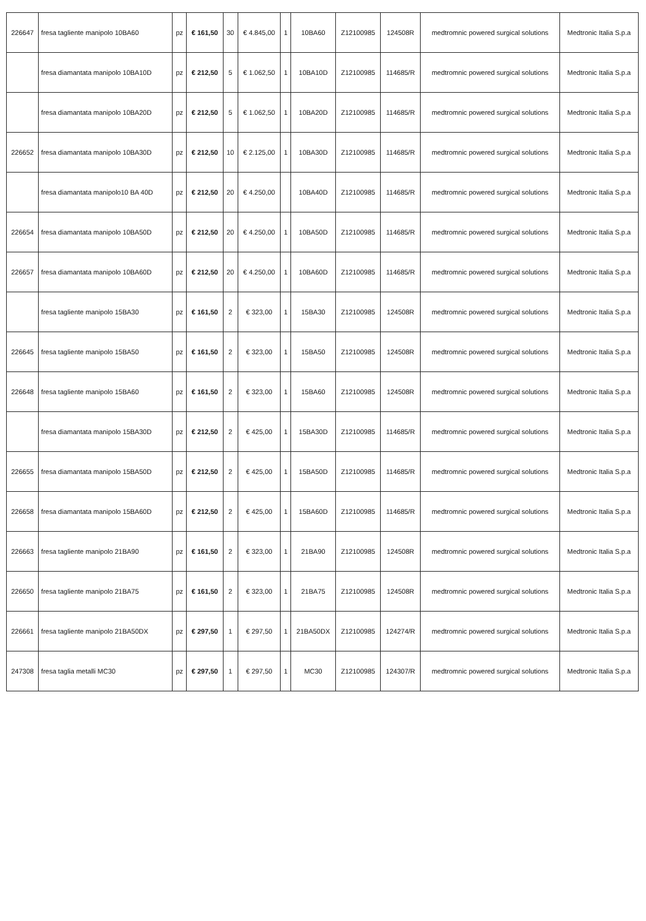| 226647 | fresa tagliente manipolo 10BA60 | pz | € 161,50 | 30 | € 4.845,00 | 1 | 10BA60 | Z12100985 | 124508R | medtromnic powered surgical solutions | Medtronic Italia S.p.a |
| | fresa diamantata manipolo 10BA10D | pz | € 212,50 | 5 | € 1.062,50 | 1 | 10BA10D | Z12100985 | 114685/R | medtromnic powered surgical solutions | Medtronic Italia S.p.a |
| | fresa diamantata manipolo 10BA20D | pz | € 212,50 | 5 | € 1.062,50 | 1 | 10BA20D | Z12100985 | 114685/R | medtromnic powered surgical solutions | Medtronic Italia S.p.a |
| 226652 | fresa diamantata manipolo 10BA30D | pz | € 212,50 | 10 | € 2.125,00 | 1 | 10BA30D | Z12100985 | 114685/R | medtromnic powered surgical solutions | Medtronic Italia S.p.a |
| | fresa diamantata manipolo10 BA 40D | pz | € 212,50 | 20 | € 4.250,00 | | 10BA40D | Z12100985 | 114685/R | medtromnic powered surgical solutions | Medtronic Italia S.p.a |
| 226654 | fresa diamantata manipolo 10BA50D | pz | € 212,50 | 20 | € 4.250,00 | 1 | 10BA50D | Z12100985 | 114685/R | medtromnic powered surgical solutions | Medtronic Italia S.p.a |
| 226657 | fresa diamantata manipolo 10BA60D | pz | € 212,50 | 20 | € 4.250,00 | 1 | 10BA60D | Z12100985 | 114685/R | medtromnic powered surgical solutions | Medtronic Italia S.p.a |
| | fresa tagliente manipolo 15BA30 | pz | € 161,50 | 2 | € 323,00 | 1 | 15BA30 | Z12100985 | 124508R | medtromnic powered surgical solutions | Medtronic Italia S.p.a |
| 226645 | fresa tagliente manipolo 15BA50 | pz | € 161,50 | 2 | € 323,00 | 1 | 15BA50 | Z12100985 | 124508R | medtromnic powered surgical solutions | Medtronic Italia S.p.a |
| 226648 | fresa tagliente manipolo 15BA60 | pz | € 161,50 | 2 | € 323,00 | 1 | 15BA60 | Z12100985 | 124508R | medtromnic powered surgical solutions | Medtronic Italia S.p.a |
| | fresa diamantata manipolo 15BA30D | pz | € 212,50 | 2 | € 425,00 | 1 | 15BA30D | Z12100985 | 114685/R | medtromnic powered surgical solutions | Medtronic Italia S.p.a |
| 226655 | fresa diamantata manipolo 15BA50D | pz | € 212,50 | 2 | € 425,00 | 1 | 15BA50D | Z12100985 | 114685/R | medtromnic powered surgical solutions | Medtronic Italia S.p.a |
| 226658 | fresa diamantata manipolo 15BA60D | pz | € 212,50 | 2 | € 425,00 | 1 | 15BA60D | Z12100985 | 114685/R | medtromnic powered surgical solutions | Medtronic Italia S.p.a |
| 226663 | fresa tagliente manipolo 21BA90 | pz | € 161,50 | 2 | € 323,00 | 1 | 21BA90 | Z12100985 | 124508R | medtromnic powered surgical solutions | Medtronic Italia S.p.a |
| 226650 | fresa tagliente manipolo 21BA75 | pz | € 161,50 | 2 | € 323,00 | 1 | 21BA75 | Z12100985 | 124508R | medtromnic powered surgical solutions | Medtronic Italia S.p.a |
| 226661 | fresa tagliente manipolo 21BA50DX | pz | € 297,50 | 1 | € 297,50 | 1 | 21BA50DX | Z12100985 | 124274/R | medtromnic powered surgical solutions | Medtronic Italia S.p.a |
| 247308 | fresa taglia metalli MC30 | pz | € 297,50 | 1 | € 297,50 | 1 | MC30 | Z12100985 | 124307/R | medtromnic powered surgical solutions | Medtronic Italia S.p.a |